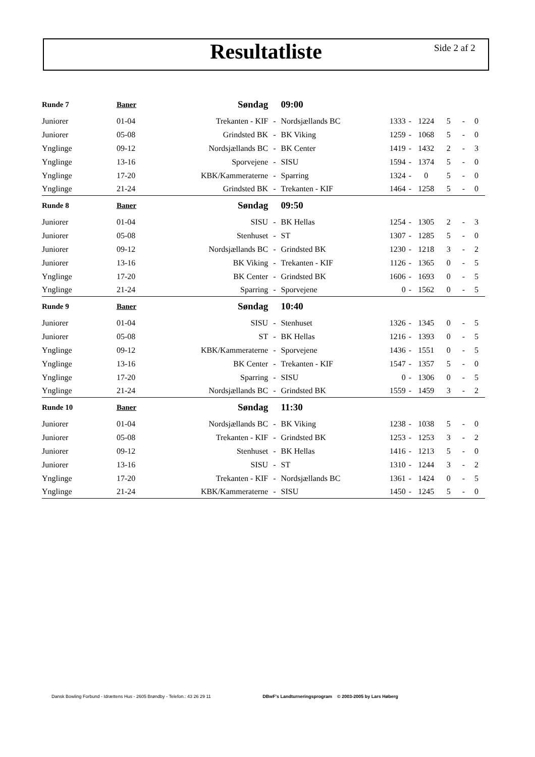Resultatliste Side 2 af 2
| Runde 7 | Baner | Søndag | | 09:00 | | | | | | |
| --- | --- | --- | --- | --- | --- | --- | --- | --- | --- | --- |
| Juniorer | 01-04 | Trekanten - KIF | - | Nordsjællands BC | 1333 | - | 1224 | 5 | - | 0 |
| Juniorer | 05-08 | Grindsted BK | - | BK Viking | 1259 | - | 1068 | 5 | - | 0 |
| Ynglinge | 09-12 | Nordsjællands BC | - | BK Center | 1419 | - | 1432 | 2 | - | 3 |
| Ynglinge | 13-16 | Sporvejene | - | SISU | 1594 | - | 1374 | 5 | - | 0 |
| Ynglinge | 17-20 | KBK/Kammeraterne | - | Sparring | 1324 | - | 0 | 5 | - | 0 |
| Ynglinge | 21-24 | Grindsted BK | - | Trekanten - KIF | 1464 | - | 1258 | 5 | - | 0 |
| Runde 8 | Baner | Søndag | | 09:50 | | | | | | |
| Juniorer | 01-04 | SISU | - | BK Hellas | 1254 | - | 1305 | 2 | - | 3 |
| Juniorer | 05-08 | Stenhuset | - | ST | 1307 | - | 1285 | 5 | - | 0 |
| Juniorer | 09-12 | Nordsjællands BC | - | Grindsted BK | 1230 | - | 1218 | 3 | - | 2 |
| Juniorer | 13-16 | BK Viking | - | Trekanten - KIF | 1126 | - | 1365 | 0 | - | 5 |
| Ynglinge | 17-20 | BK Center | - | Grindsted BK | 1606 | - | 1693 | 0 | - | 5 |
| Ynglinge | 21-24 | Sparring | - | Sporvejene | 0 | - | 1562 | 0 | - | 5 |
| Runde 9 | Baner | Søndag | | 10:40 | | | | | | |
| Juniorer | 01-04 | SISU | - | Stenhuset | 1326 | - | 1345 | 0 | - | 5 |
| Juniorer | 05-08 | ST | - | BK Hellas | 1216 | - | 1393 | 0 | - | 5 |
| Ynglinge | 09-12 | KBK/Kammeraterne | - | Sporvejene | 1436 | - | 1551 | 0 | - | 5 |
| Ynglinge | 13-16 | BK Center | - | Trekanten - KIF | 1547 | - | 1357 | 5 | - | 0 |
| Ynglinge | 17-20 | Sparring | - | SISU | 0 | - | 1306 | 0 | - | 5 |
| Ynglinge | 21-24 | Nordsjællands BC | - | Grindsted BK | 1559 | - | 1459 | 3 | - | 2 |
| Runde 10 | Baner | Søndag | | 11:30 | | | | | | |
| Juniorer | 01-04 | Nordsjællands BC | - | BK Viking | 1238 | - | 1038 | 5 | - | 0 |
| Juniorer | 05-08 | Trekanten - KIF | - | Grindsted BK | 1253 | - | 1253 | 3 | - | 2 |
| Juniorer | 09-12 | Stenhuset | - | BK Hellas | 1416 | - | 1213 | 5 | - | 0 |
| Juniorer | 13-16 | SISU | - | ST | 1310 | - | 1244 | 3 | - | 2 |
| Ynglinge | 17-20 | Trekanten - KIF | - | Nordsjællands BC | 1361 | - | 1424 | 0 | - | 5 |
| Ynglinge | 21-24 | KBK/Kammeraterne | - | SISU | 1450 | - | 1245 | 5 | - | 0 |
Dansk Bowling Forbund - Idrættens Hus - 2605 Brøndby - Telefon.: 43 26 29 11 DBwF's Landturneringsprogram © 2003-2005 by Lars Høberg